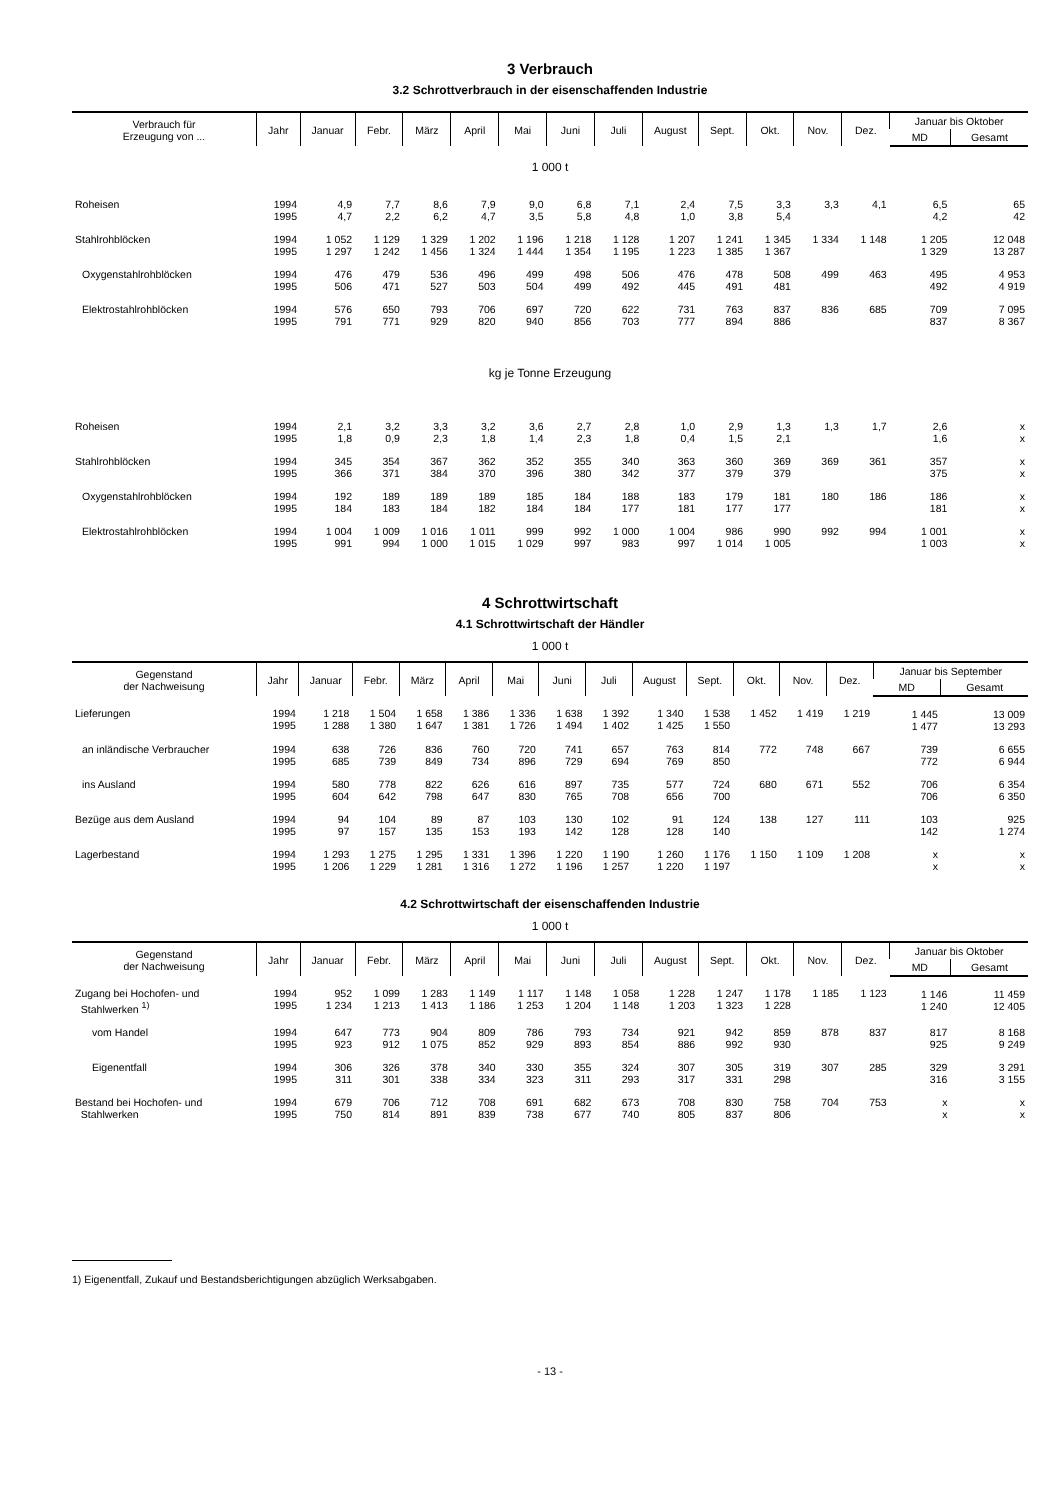3 Verbrauch
3.2 Schrottverbrauch in der eisenschaffenden Industrie
| Verbrauch für Erzeugung von ... | Jahr | Januar | Febr. | März | April | Mai | Juni | Juli | August | Sept. | Okt. | Nov. | Dez. | Januar bis Oktober | |
| --- | --- | --- | --- | --- | --- | --- | --- | --- | --- | --- | --- | --- | --- | --- | --- |
| | | | | | | | | | | | | | | MD | Gesamt |
| 1 000 t | | | | | | | | | | | | | | | |
| Roheisen | 1994 1995 | 4,9 4,7 | 7,7 2,2 | 8,6 6,2 | 7,9 4,7 | 9,0 3,5 | 6,8 5,8 | 7,1 4,8 | 2,4 1,0 | 7,5 3,8 | 3,3 5,4 | 3,3 | 4,1 | 6,5 4,2 | 65 42 |
| Stahlrohblöcken | 1994 1995 | 1 052 1 297 | 1 129 1 242 | 1 329 1 456 | 1 202 1 324 | 1 196 1 444 | 1 218 1 354 | 1 128 1 195 | 1 207 1 223 | 1 241 1 385 | 1 345 1 367 | 1 334 | 1 148 | 1 205 1 329 | 12 048 13 287 |
| Oxygenstahlrohblöcken | 1994 1995 | 476 506 | 479 471 | 536 527 | 496 503 | 499 504 | 498 499 | 506 492 | 476 445 | 478 491 | 508 481 | 499 | 463 | 495 492 | 4 953 4 919 |
| Elektrostahlrohblöcken | 1994 1995 | 576 791 | 650 771 | 793 929 | 706 820 | 697 940 | 720 856 | 622 703 | 731 777 | 763 894 | 837 886 | 836 | 685 | 709 837 | 7 095 8 367 |
| kg je Tonne Erzeugung | | | | | | | | | | | | | | | |
| Roheisen | 1994 1995 | 2,1 1,8 | 3,2 0,9 | 3,3 2,3 | 3,2 1,8 | 3,6 1,4 | 2,7 2,3 | 2,8 1,8 | 1,0 0,4 | 2,9 1,5 | 1,3 2,1 | 1,3 | 1,7 | 2,6 1,6 | x x |
| Stahlrohblöcken | 1994 1995 | 345 366 | 354 371 | 367 384 | 362 370 | 352 396 | 355 380 | 340 342 | 363 377 | 360 379 | 369 379 | 369 | 361 | 357 375 | x x |
| Oxygenstahlrohblöcken | 1994 1995 | 192 184 | 189 183 | 189 184 | 189 182 | 185 184 | 184 184 | 188 177 | 183 181 | 179 177 | 181 177 | 180 | 186 | 186 181 | x x |
| Elektrostahlrohblöcken | 1994 1995 | 1 004 991 | 1 009 994 | 1 016 1 000 | 1 011 1 015 | 999 1 029 | 992 997 | 1 000 983 | 1 004 997 | 986 1 014 | 990 1 005 | 992 | 994 | 1 001 1 003 | x x |
4 Schrottwirtschaft
4.1 Schrottwirtschaft der Händler
1 000 t
| Gegenstand der Nachweisung | Jahr | Januar | Febr. | März | April | Mai | Juni | Juli | August | Sept. | Okt. | Nov. | Dez. | Januar bis September | |
| --- | --- | --- | --- | --- | --- | --- | --- | --- | --- | --- | --- | --- | --- | --- | --- |
| | | | | | | | | | | | | | | MD | Gesamt |
| Lieferungen | 1994 1995 | 1 218 1 288 | 1 504 1 380 | 1 658 1 647 | 1 386 1 381 | 1 336 1 726 | 1 638 1 494 | 1 392 1 402 | 1 340 1 425 | 1 538 1 550 | 1 452 | 1 419 | 1 219 | 1 445 1 477 | 13 009 13 293 |
| an inländische Verbraucher | 1994 1995 | 638 685 | 726 739 | 836 849 | 760 734 | 720 896 | 741 729 | 657 694 | 763 769 | 814 850 | 772 | 748 | 667 | 739 772 | 6 655 6 944 |
| ins Ausland | 1994 1995 | 580 604 | 778 642 | 822 798 | 626 647 | 616 830 | 897 765 | 735 708 | 577 656 | 724 700 | 680 | 671 | 552 | 706 706 | 6 354 6 350 |
| Bezüge aus dem Ausland | 1994 1995 | 94 97 | 104 157 | 89 135 | 87 153 | 103 193 | 130 142 | 102 128 | 91 128 | 124 140 | 138 | 127 | 111 | 103 142 | 925 1 274 |
| Lagerbestand | 1994 1995 | 1 293 1 206 | 1 275 1 229 | 1 295 1 281 | 1 331 1 316 | 1 396 1 272 | 1 220 1 196 | 1 190 1 257 | 1 260 1 220 | 1 176 1 197 | 1 150 | 1 109 | 1 208 | x x | x x |
4.2 Schrottwirtschaft der eisenschaffenden Industrie
1 000 t
| Gegenstand der Nachweisung | Jahr | Januar | Febr. | März | April | Mai | Juni | Juli | August | Sept. | Okt. | Nov. | Dez. | Januar bis Oktober | |
| --- | --- | --- | --- | --- | --- | --- | --- | --- | --- | --- | --- | --- | --- | --- | --- |
| | | | | | | | | | | | | | | MD | Gesamt |
| Zugang bei Hochofen- und Stahlwerken <sup>1)</sup> | 1994 1995 | 952 1 234 | 1 099 1 213 | 1 283 1 413 | 1 149 1 186 | 1 117 1 253 | 1 148 1 204 | 1 058 1 148 | 1 228 1 203 | 1 247 1 323 | 1 178 1 228 | 1 185 | 1 123 | 1 146 1 240 | 11 459 12 405 |
| vom Handel | 1994 1995 | 647 923 | 773 912 | 904 1 075 | 809 852 | 786 929 | 793 893 | 734 854 | 921 886 | 942 992 | 859 930 | 878 | 837 | 817 925 | 8 168 9 249 |
| Eigenentfall | 1994 1995 | 306 311 | 326 301 | 378 338 | 340 334 | 330 323 | 355 311 | 324 293 | 307 317 | 305 331 | 319 298 | 307 | 285 | 329 316 | 3 291 3 155 |
| Bestand bei Hochofen- und Stahlwerken | 1994 1995 | 679 750 | 706 814 | 712 891 | 708 839 | 691 738 | 682 677 | 673 740 | 708 805 | 830 837 | 758 806 | 704 | 753 | x x | x x |
1) Eigenentfall, Zukauf und Bestandsberichtigungen abzüglich Werksabgaben.
- 13 -